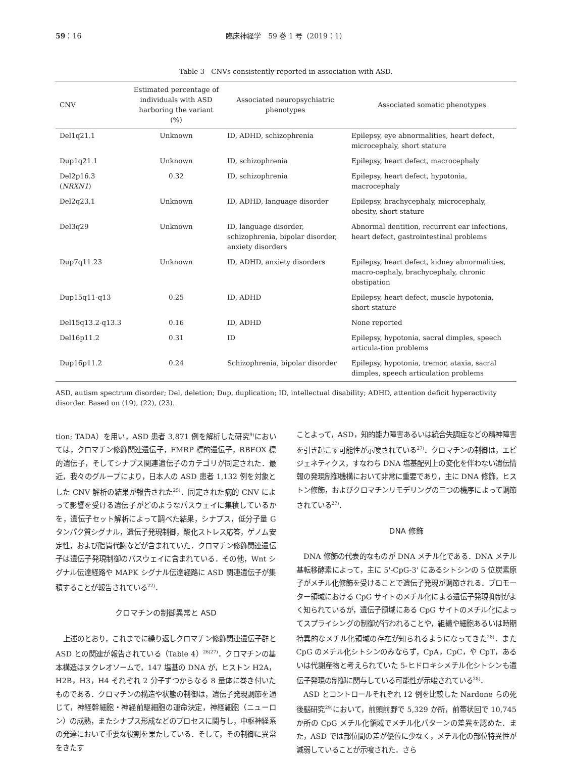59：16 臨床神経学　59 巻 1 号（2019：1）
Table 3　CNVs consistently reported in association with ASD.
| CNV | Estimated percentage of individuals with ASD harboring the variant (%) | Associated neuropsychiatric phenotypes | Associated somatic phenotypes |
| --- | --- | --- | --- |
| Del1q21.1 | Unknown | ID, ADHD, schizophrenia | Epilepsy, eye abnormalities, heart defect, microcephaly, short stature |
| Dup1q21.1 | Unknown | ID, schizophrenia | Epilepsy, heart defect, macrocephaly |
| Del2p16.3 ( NRXN1 ) | 0.32 | ID, schizophrenia | Epilepsy, heart defect, hypotonia, macrocephaly |
| Del2q23.1 | Unknown | ID, ADHD, language disorder | Epilepsy, brachycephaly, microcephaly, obesity, short stature |
| Del3q29 | Unknown | ID, language disorder, schizophrenia, bipolar disorder, anxiety disorders | Abnormal dentition, recurrent ear infections, heart defect, gastrointestinal problems |
| Dup7q11.23 | Unknown | ID, ADHD, anxiety disorders | Epilepsy, heart defect, kidney abnormalities, macro-cephaly, brachycephaly, chronic obstipation |
| Dup15q11-q13 | 0.25 | ID, ADHD | Epilepsy, heart defect, muscle hypotonia, short stature |
| Del15q13.2-q13.3 | 0.16 | ID, ADHD | None reported |
| Del16p11.2 | 0.31 | ID | Epilepsy, hypotonia, sacral dimples, speech articula-tion problems |
| Dup16p11.2 | 0.24 | Schizophrenia, bipolar disorder | Epilepsy, hypotonia, tremor, ataxia, sacral dimples, speech articulation problems |
ASD, autism spectrum disorder; Del, deletion; Dup, duplication; ID, intellectual disability; ADHD, attention deficit hyperactivity disorder. Based on (19), (22), (23).
tion; TADA）を用い，ASD 患者 3,871 例を解析した研究<sup>9)</sup>においては，クロマチン修飾関連遺伝子，FMRP 標的遺伝子，RBFOX 標的遺伝子，そしてシナプス関連遺伝子のカテゴリが同定された．最近，我々のグループにより，日本人の ASD 患者 1,132 例を対象とした CNV 解析の結果が報告された<sup>25)</sup>．同定された病的 CNV によって影響を受ける遺伝子がどのようなパスウェイに集積しているかを，遺伝子セット解析によって調べた結果，シナプス，低分子量 G タンパク質シグナル，遺伝子発現制御，酸化ストレス応答，ゲノム安定性，および脂質代謝などが含まれていた．クロマチン修飾関連遺伝子は遺伝子発現制御のパスウェイに含まれている．その他，Wnt シグナル伝達経路や MAPK シグナル伝達経路に ASD 関連遺伝子が集積することが報告されている<sup>22)</sup>．
クロマチンの制御異常と ASD
上述のとおり，これまでに繰り返しクロマチン修飾関連遺伝子群と ASD との関連が報告されている（Table 4）<sup>26)27)</sup>．クロマチンの基本構造はヌクレオソームで，147 塩基の DNA が，ヒストン H2A，H2B，H3，H4 それぞれ 2 分子ずつからなる 8 量体に巻き付いたものである．クロマチンの構造や状態の制御は，遺伝子発現調節を通じて，神経幹細胞・神経前駆細胞の運命決定，神経細胞（ニューロン）の成熟，またシナプス形成などのプロセスに関与し，中枢神経系の発達において重要な役割を果たしている．そして，その制御に異常をきたす
ことよって，ASD，知的能力障害あるいは統合失調症などの精神障害を引き起こす可能性が示唆されている<sup>27)</sup>．クロマチンの制御は，エピジェネティクス，すなわち DNA 塩基配列上の変化を伴わない遺伝情報の発現制御機構において非常に重要であり，主に DNA 修飾，ヒストン修飾，およびクロマチンリモデリングの三つの機序によって調節されている<sup>27)</sup>．
DNA 修飾
DNA 修飾の代表的なものが DNA メチル化である．DNA メチル基転移酵素によって，主に 5'-CpG-3' にあるシトシンの 5 位炭素原子がメチル化修飾を受けることで遺伝子発現が調節される．プロモーター領域における CpG サイトのメチル化による遺伝子発現抑制がよく知られているが，遺伝子領域にある CpG サイトのメチル化によってスプライシングの制御が行われることや，組織や細胞あるいは時期特異的なメチル化領域の存在が知られるようになってきた<sup>28)</sup>．また CpG のメチル化シトシンのみならず，CpA，CpC，や CpT，あるいは代謝産物と考えられていた 5-ヒドロキシメチル化シトシンも遺伝子発現の制御に関与している可能性が示唆されている<sup>28)</sup>．
ASD とコントロールそれぞれ 12 例を比較した Nardone らの死後脳研究<sup>29)</sup>において，前頭前野で 5,329 か所，前帯状回で 10,745 か所の CpG メチル化領域でメチル化パターンの差異を認めた．また，ASD では部位間の差が優位に少なく，メチル化の部位特異性が減弱していることが示唆された．さら